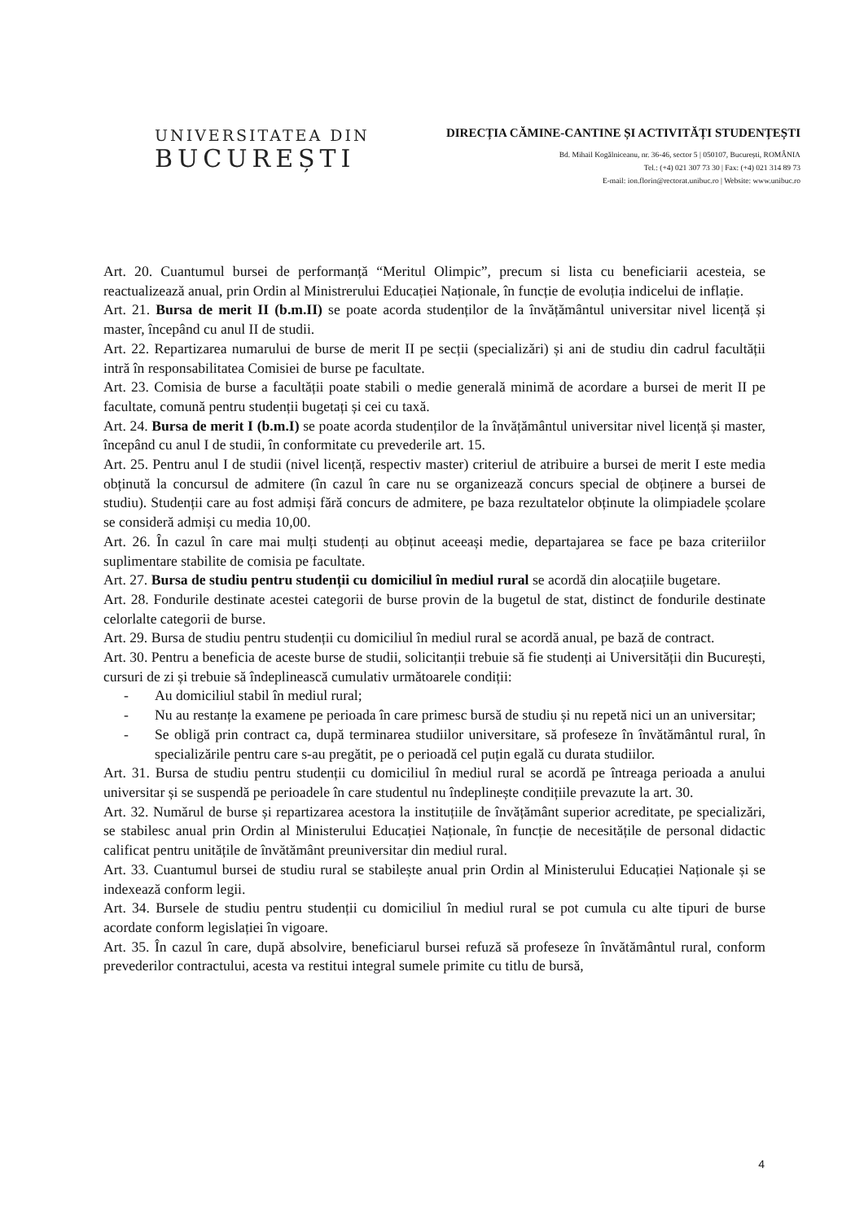UNIVERSITATEA DIN
BUCUREȘTI
DIRECȚIA CĂMINE-CANTINE ȘI ACTIVITĂȚI STUDENȚEȘTI
Bd. Mihail Kogălniceanu, nr. 36-46, sector 5 | 050107, București, ROMÂNIA
Tel.: (+4) 021 307 73 30 | Fax: (+4) 021 314 89 73
E-mail: ion.florin@rectorat.unibuc.ro | Website: www.unibuc.ro
Art. 20. Cuantumul bursei de performanță “Meritul Olimpic”, precum si lista cu beneficiarii acesteia, se reactualizează anual, prin Ordin al Ministrerului Educației Naționale, în funcție de evoluția indicelui de inflație.
Art. 21. Bursa de merit II (b.m.II) se poate acorda studenților de la învățământul universitar nivel licență și master, începând cu anul II de studii.
Art. 22. Repartizarea numarului de burse de merit II pe secții (specializări) și ani de studiu din cadrul facultății intră în responsabilitatea Comisiei de burse pe facultate.
Art. 23. Comisia de burse a facultății poate stabili o medie generală minimă de acordare a bursei de merit II pe facultate, comună pentru studenții bugetați și cei cu taxă.
Art. 24. Bursa de merit I (b.m.I) se poate acorda studenților de la învățământul universitar nivel licență și master, începând cu anul I de studii, în conformitate cu prevederile art. 15.
Art. 25. Pentru anul I de studii (nivel licență, respectiv master) criteriul de atribuire a bursei de merit I este media obținută la concursul de admitere (în cazul în care nu se organizează concurs special de obținere a bursei de studiu). Studenții care au fost admiși fără concurs de admitere, pe baza rezultatelor obținute la olimpiadele școlare se consideră admiși cu media 10,00.
Art. 26. În cazul în care mai mulți studenți au obținut aceeași medie, departajarea se face pe baza criteriilor suplimentare stabilite de comisia pe facultate.
Art. 27. Bursa de studiu pentru studenții cu domiciliul în mediul rural se acordă din alocațiile bugetare.
Art. 28. Fondurile destinate acestei categorii de burse provin de la bugetul de stat, distinct de fondurile destinate celorlalte categorii de burse.
Art. 29. Bursa de studiu pentru studenții cu domiciliul în mediul rural se acordă anual, pe bază de contract.
Art. 30. Pentru a beneficia de aceste burse de studii, solicitanții trebuie să fie studenți ai Universității din București, cursuri de zi și trebuie să îndeplinească cumulativ următoarele condiții:
- Au domiciliul stabil în mediul rural;
- Nu au restanțe la examene pe perioada în care primesc bursă de studiu și nu repetă nici un an universitar;
- Se obligă prin contract ca, după terminarea studiilor universitare, să profeseze în învătământul rural, în specializările pentru care s-au pregătit, pe o perioadă cel puțin egală cu durata studiilor.
Art. 31. Bursa de studiu pentru studenții cu domiciliul în mediul rural se acordă pe întreaga perioada a anului universitar și se suspendă pe perioadele în care studentul nu îndeplinește condițiile prevazute la art. 30.
Art. 32. Numărul de burse și repartizarea acestora la instituțiile de învățământ superior acreditate, pe specializări, se stabilesc anual prin Ordin al Ministerului Educației Naționale, în funcție de necesitățile de personal didactic calificat pentru unitățile de învătământ preuniversitar din mediul rural.
Art. 33. Cuantumul bursei de studiu rural se stabilește anual prin Ordin al Ministerului Educației Naționale și se indexează conform legii.
Art. 34. Bursele de studiu pentru studenții cu domiciliul în mediul rural se pot cumula cu alte tipuri de burse acordate conform legislației în vigoare.
Art. 35. În cazul în care, după absolvire, beneficiarul bursei refuză să profeseze în învătământul rural, conform prevederilor contractului, acesta va restitui integral sumele primite cu titlu de bursă,
4